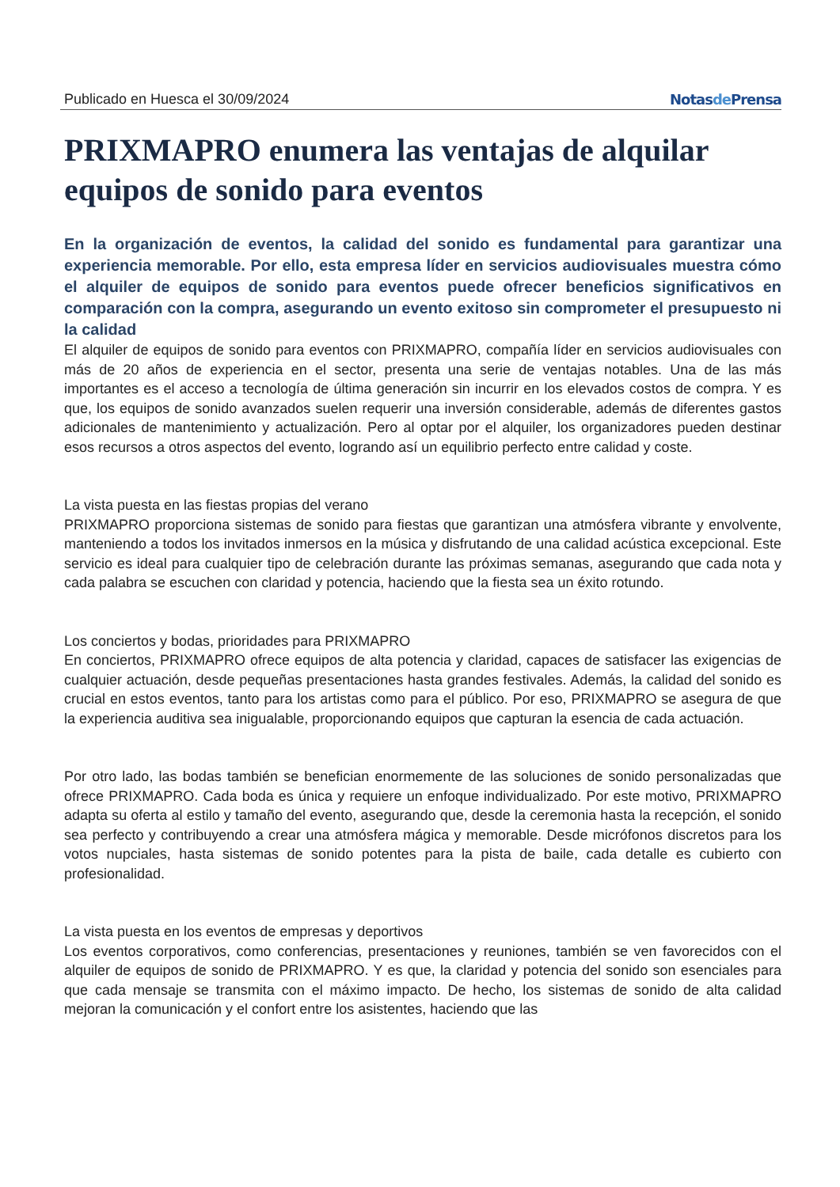Publicado en Huesca el 30/09/2024 Notasde Prensa
PRIXMAPRO enumera las ventajas de alquilar equipos de sonido para eventos
En la organización de eventos, la calidad del sonido es fundamental para garantizar una experiencia memorable. Por ello, esta empresa líder en servicios audiovisuales muestra cómo el alquiler de equipos de sonido para eventos puede ofrecer beneficios significativos en comparación con la compra, asegurando un evento exitoso sin comprometer el presupuesto ni la calidad
El alquiler de equipos de sonido para eventos con PRIXMAPRO, compañía líder en servicios audiovisuales con más de 20 años de experiencia en el sector, presenta una serie de ventajas notables. Una de las más importantes es el acceso a tecnología de última generación sin incurrir en los elevados costos de compra. Y es que, los equipos de sonido avanzados suelen requerir una inversión considerable, además de diferentes gastos adicionales de mantenimiento y actualización. Pero al optar por el alquiler, los organizadores pueden destinar esos recursos a otros aspectos del evento, logrando así un equilibrio perfecto entre calidad y coste.
La vista puesta en las fiestas propias del verano
PRIXMAPRO proporciona sistemas de sonido para fiestas que garantizan una atmósfera vibrante y envolvente, manteniendo a todos los invitados inmersos en la música y disfrutando de una calidad acústica excepcional. Este servicio es ideal para cualquier tipo de celebración durante las próximas semanas, asegurando que cada nota y cada palabra se escuchen con claridad y potencia, haciendo que la fiesta sea un éxito rotundo.
Los conciertos y bodas, prioridades para PRIXMAPRO
En conciertos, PRIXMAPRO ofrece equipos de alta potencia y claridad, capaces de satisfacer las exigencias de cualquier actuación, desde pequeñas presentaciones hasta grandes festivales. Además, la calidad del sonido es crucial en estos eventos, tanto para los artistas como para el público. Por eso, PRIXMAPRO se asegura de que la experiencia auditiva sea inigualable, proporcionando equipos que capturan la esencia de cada actuación.
Por otro lado, las bodas también se benefician enormemente de las soluciones de sonido personalizadas que ofrece PRIXMAPRO. Cada boda es única y requiere un enfoque individualizado. Por este motivo, PRIXMAPRO adapta su oferta al estilo y tamaño del evento, asegurando que, desde la ceremonia hasta la recepción, el sonido sea perfecto y contribuyendo a crear una atmósfera mágica y memorable. Desde micrófonos discretos para los votos nupciales, hasta sistemas de sonido potentes para la pista de baile, cada detalle es cubierto con profesionalidad.
La vista puesta en los eventos de empresas y deportivos
Los eventos corporativos, como conferencias, presentaciones y reuniones, también se ven favorecidos con el alquiler de equipos de sonido de PRIXMAPRO. Y es que, la claridad y potencia del sonido son esenciales para que cada mensaje se transmita con el máximo impacto. De hecho, los sistemas de sonido de alta calidad mejoran la comunicación y el confort entre los asistentes, haciendo que las